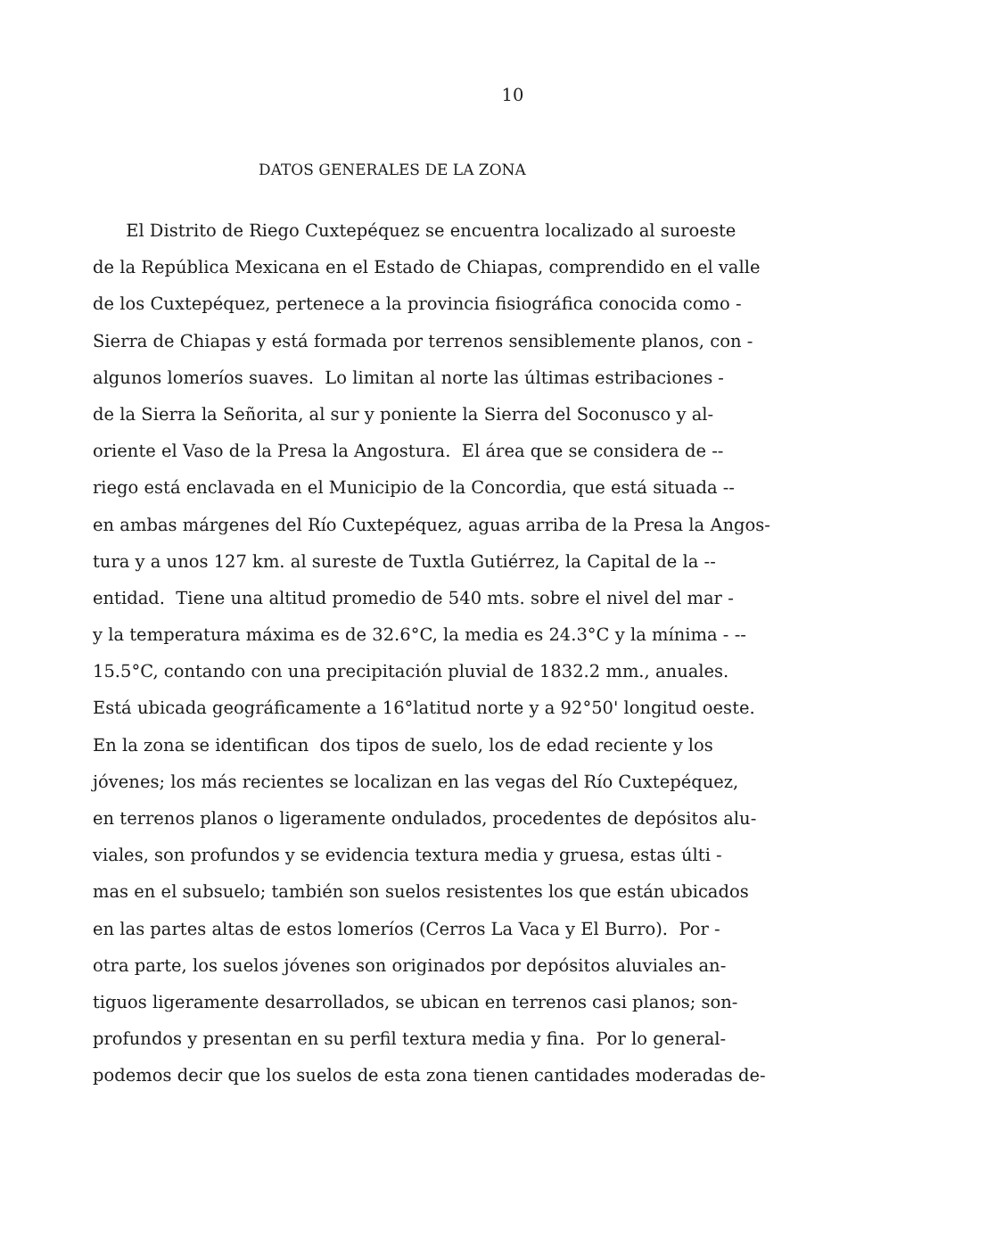10
DATOS GENERALES DE LA ZONA
El Distrito de Riego Cuxtepéquez se encuentra localizado al suroeste
de la República Mexicana en el Estado de Chiapas, comprendido en el valle
de los Cuxtepéquez, pertenece a la provincia fisiográfica conocida como -
Sierra de Chiapas y está formada por terrenos sensiblemente planos, con -
algunos lomeríos suaves. Lo limitan al norte las últimas estribaciones -
de la Sierra la Señorita, al sur y poniente la Sierra del Soconusco y al-
oriente el Vaso de la Presa la Angostura. El área que se considera de --
riego está enclavada en el Municipio de la Concordia, que está situada --
en ambas márgenes del Río Cuxtepéquez, aguas arriba de la Presa la Angos-
tura y a unos 127 km. al sureste de Tuxtla Gutiérrez, la Capital de la --
entidad. Tiene una altitud promedio de 540 mts. sobre el nivel del mar -
y la temperatura máxima es de 32.6°C, la media es 24.3°C y la mínima - --
15.5°C, contando con una precipitación pluvial de 1832.2 mm., anuales.
Está ubicada geográficamente a 16°latitud norte y a 92°50' longitud oeste.
En la zona se identifican dos tipos de suelo, los de edad reciente y los
jóvenes; los más recientes se localizan en las vegas del Río Cuxtepéquez,
en terrenos planos o ligeramente ondulados, procedentes de depósitos alu-
viales, son profundos y se evidencia textura media y gruesa, estas últi -
mas en el subsuelo; también son suelos resistentes los que están ubicados
en las partes altas de estos lomeríos (Cerros La Vaca y El Burro). Por -
otra parte, los suelos jóvenes son originados por depósitos aluviales an-
tiguos ligeramente desarrollados, se ubican en terrenos casi planos; son-
profundos y presentan en su perfil textura media y fina. Por lo general-
podemos decir que los suelos de esta zona tienen cantidades moderadas de-